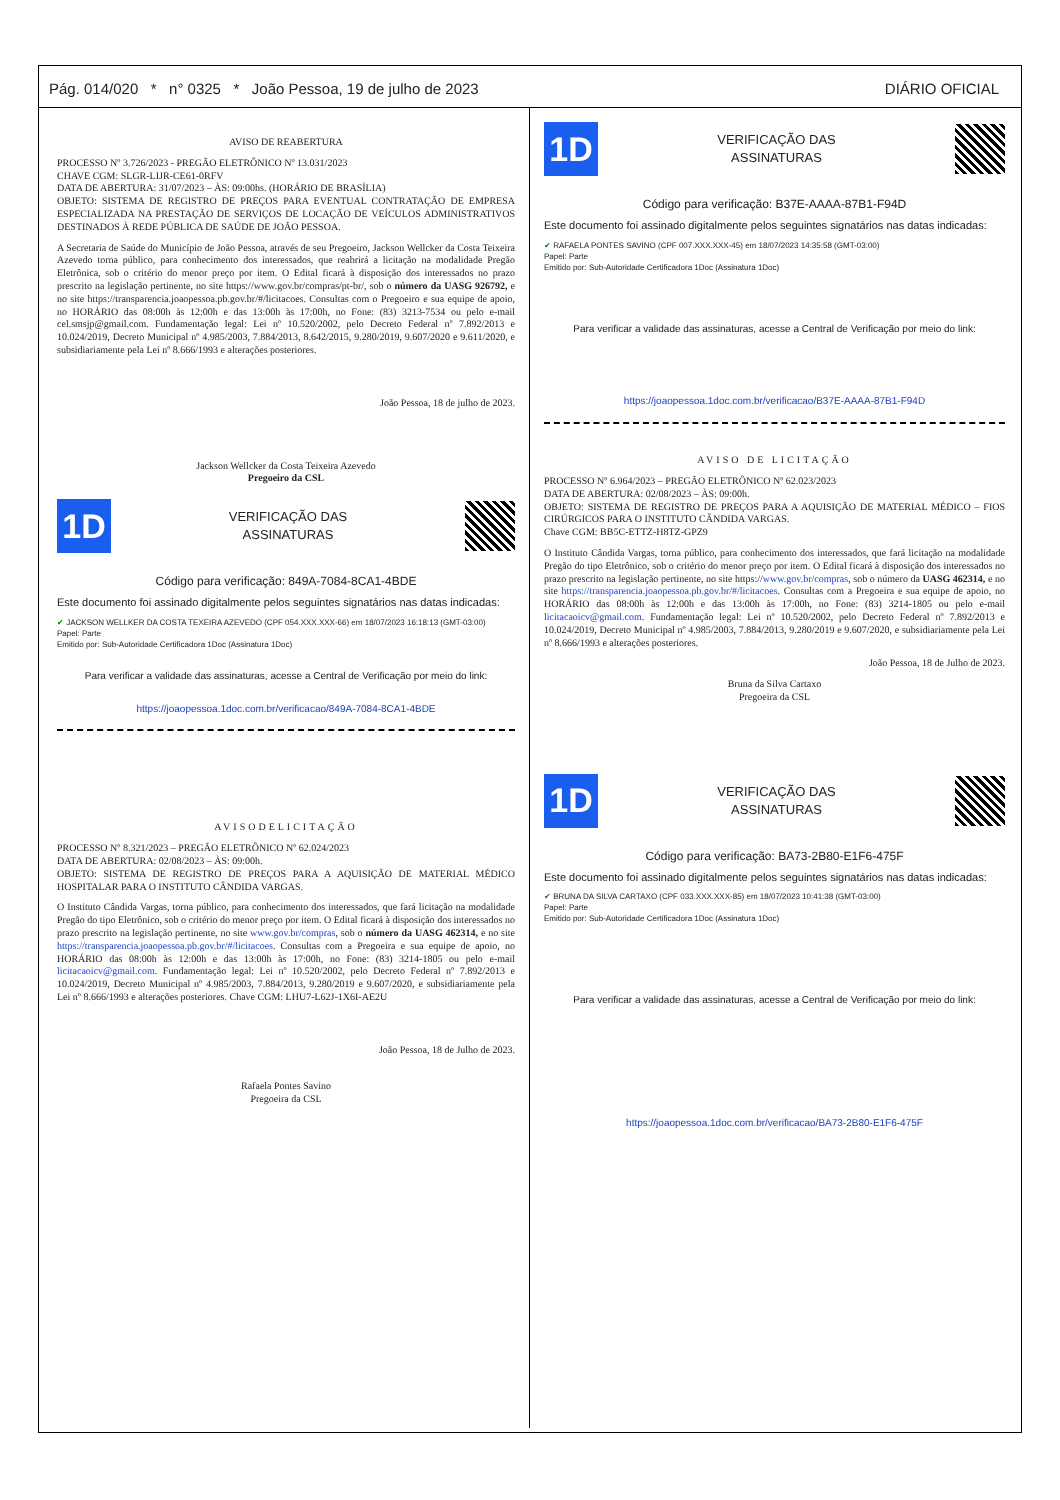Pág. 014/020 * n° 0325 * João Pessoa, 19 de julho de 2023 DIÁRIO OFICIAL
AVISO DE REABERTURA
PROCESSO Nº 3.726/2023 - PREGÃO ELETRÔNICO Nº 13.031/2023
CHAVE CGM: SLGR-LIJR-CE61-0RFV
DATA DE ABERTURA: 31/07/2023 – ÀS: 09:00hs. (HORÁRIO DE BRASÍLIA)
OBJETO: SISTEMA DE REGISTRO DE PREÇOS PARA EVENTUAL CONTRATAÇÃO DE EMPRESA ESPECIALIZADA NA PRESTAÇÃO DE SERVIÇOS DE LOCAÇÃO DE VEÍCULOS ADMINISTRATIVOS DESTINADOS À REDE PÚBLICA DE SAÚDE DE JOÃO PESSOA.
A Secretaria de Saúde do Município de João Pessoa, através de seu Pregoeiro, Jackson Wellcker da Costa Teixeira Azevedo torna público, para conhecimento dos interessados, que reabrirá a licitação na modalidade Pregão Eletrônica, sob o critério do menor preço por item. O Edital ficará à disposição dos interessados no prazo prescrito na legislação pertinente, no site https://www.gov.br/compras/pt-br/, sob o número da UASG 926792, e no site https://transparencia.joaopessoa.pb.gov.br/#/licitacoes. Consultas com o Pregoeiro e sua equipe de apoio, no HORÁRIO das 08:00h às 12:00h e das 13:00h às 17:00h, no Fone: (83) 3213-7534 ou pelo e-mail cel.smsjp@gmail.com. Fundamentação legal: Lei nº 10.520/2002, pelo Decreto Federal nº 7.892/2013 e 10.024/2019, Decreto Municipal nº 4.985/2003, 7.884/2013, 8.642/2015, 9.280/2019, 9.607/2020 e 9.611/2020, e subsidiariamente pela Lei nº 8.666/1993 e alterações posteriores.
João Pessoa, 18 de julho de 2023.
Jackson Wellcker da Costa Teixeira Azevedo
Pregoeiro da CSL
1D
VERIFICAÇÃO DAS
ASSINATURAS
Código para verificação: 849A-7084-8CA1-4BDE
Este documento foi assinado digitalmente pelos seguintes signatários nas datas indicadas:
✔ JACKSON WELLKER DA COSTA TEXEIRA AZEVEDO (CPF 054.XXX.XXX-66) em 18/07/2023 16:18:13 (GMT-03:00)
Papel: Parte
Emitido por: Sub-Autoridade Certificadora 1Doc (Assinatura 1Doc)
Para verificar a validade das assinaturas, acesse a Central de Verificação por meio do link:
https://joaopessoa.1doc.com.br/verificacao/849A-7084-8CA1-4BDE
AVISODELICITAÇÃO
PROCESSO Nº 8.321/2023 – PREGÃO ELETRÔNICO Nº 62.024/2023
DATA DE ABERTURA: 02/08/2023 – ÀS: 09:00h.
OBJETO: SISTEMA DE REGISTRO DE PREÇOS PARA A AQUISIÇÃO DE MATERIAL MÉDICO HOSPITALAR PARA O INSTITUTO CÂNDIDA VARGAS.
O Instituto Cândida Vargas, torna público, para conhecimento dos interessados, que fará licitação na modalidade Pregão do tipo Eletrônico, sob o critério do menor preço por item. O Edital ficará à disposição dos interessados no prazo prescrito na legislação pertinente, no site www.gov.br/compras, sob o número da UASG 462314, e no site https://transparencia.joaopessoa.pb.gov.br/#/licitacoes. Consultas com a Pregoeira e sua equipe de apoio, no HORÁRIO das 08:00h às 12:00h e das 13:00h às 17:00h, no Fone: (83) 3214-1805 ou pelo e-mail licitacaoicv@gmail.com. Fundamentação legal: Lei nº 10.520/2002, pelo Decreto Federal nº 7.892/2013 e 10.024/2019, Decreto Municipal nº 4.985/2003, 7.884/2013, 9.280/2019 e 9.607/2020, e subsidiariamente pela Lei nº 8.666/1993 e alterações posteriores. Chave CGM: LHU7-L62J-1X6I-AE2U
João Pessoa, 18 de Julho de 2023.
Rafaela Pontes Savino
Pregoeira da CSL
1D
VERIFICAÇÃO DAS
ASSINATURAS
Código para verificação: B37E-AAAA-87B1-F94D
Este documento foi assinado digitalmente pelos seguintes signatários nas datas indicadas:
✔ RAFAELA PONTES SAVINO (CPF 007.XXX.XXX-45) em 18/07/2023 14:35:58 (GMT-03:00)
Papel: Parte
Emitido por: Sub-Autoridade Certificadora 1Doc (Assinatura 1Doc)
Para verificar a validade das assinaturas, acesse a Central de Verificação por meio do link:
https://joaopessoa.1doc.com.br/verificacao/B37E-AAAA-87B1-F94D
AVISO DE LICITAÇÃO
PROCESSO Nº 6.964/2023 – PREGÃO ELETRÔNICO Nº 62.023/2023
DATA DE ABERTURA: 02/08/2023 – ÀS: 09:00h.
OBJETO: SISTEMA DE REGISTRO DE PREÇOS PARA A AQUISIÇÃO DE MATERIAL MÉDICO – FIOS CIRÚRGICOS PARA O INSTITUTO CÂNDIDA VARGAS.
Chave CGM: BB5C-ETTZ-H8TZ-GPZ9
O Instituto Cândida Vargas, torna público, para conhecimento dos interessados, que fará licitação na modalidade Pregão do tipo Eletrônico, sob o critério do menor preço por item. O Edital ficará à disposição dos interessados no prazo prescrito na legislação pertinente, no site https://www.gov.br/compras, sob o número da UASG 462314, e no site https://transparencia.joaopessoa.pb.gov.br/#/licitacoes. Consultas com a Pregoeira e sua equipe de apoio, no HORÁRIO das 08:00h às 12:00h e das 13:00h às 17:00h, no Fone: (83) 3214-1805 ou pelo e-mail licitacaoicv@gmail.com. Fundamentação legal: Lei nº 10.520/2002, pelo Decreto Federal nº 7.892/2013 e 10.024/2019, Decreto Municipal nº 4.985/2003, 7.884/2013, 9.280/2019 e 9.607/2020, e subsidiariamente pela Lei nº 8.666/1993 e alterações posteriores.
João Pessoa, 18 de Julho de 2023.
Bruna da Silva Cartaxo
Pregoeira da CSL
1D
VERIFICAÇÃO DAS
ASSINATURAS
Código para verificação: BA73-2B80-E1F6-475F
Este documento foi assinado digitalmente pelos seguintes signatários nas datas indicadas:
✔ BRUNA DA SILVA CARTAXO (CPF 033.XXX.XXX-85) em 18/07/2023 10:41:38 (GMT-03:00)
Papel: Parte
Emitido por: Sub-Autoridade Certificadora 1Doc (Assinatura 1Doc)
Para verificar a validade das assinaturas, acesse a Central de Verificação por meio do link:
https://joaopessoa.1doc.com.br/verificacao/BA73-2B80-E1F6-475F